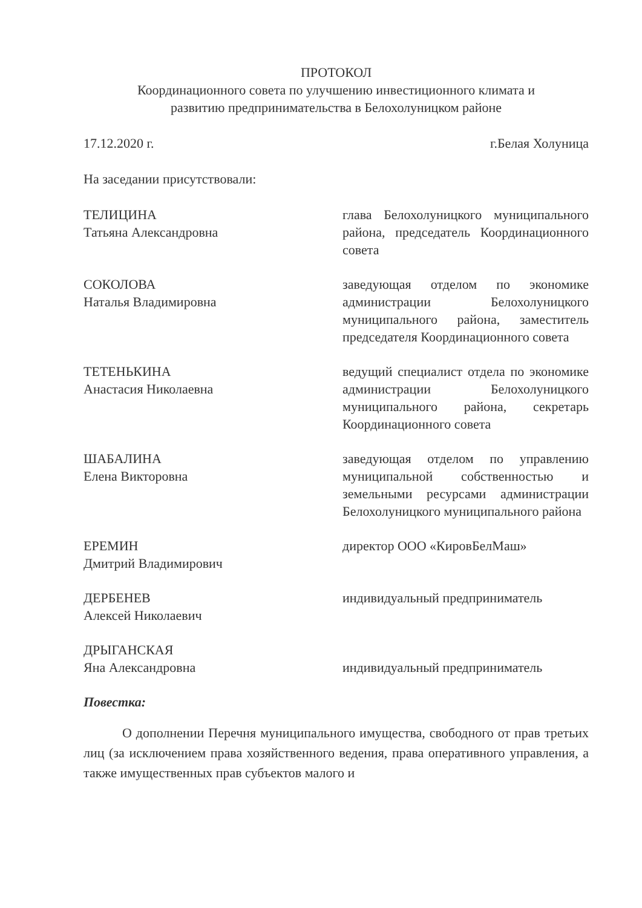ПРОТОКОЛ
Координационного совета по улучшению инвестиционного климата и
развитию предпринимательства в Белохолуницком районе
17.12.2020 г. г.Белая Холуница
На заседании присутствовали:
ТЕЛИЦИНА
Татьяна Александровна
глава Белохолуницкого муниципального района, председатель Координационного совета
СОКОЛОВА
Наталья Владимировна
заведующая отделом по экономике администрации Белохолуницкого муниципального района, заместитель председателя Координационного совета
ТЕТЕНЬКИНА
Анастасия Николаевна
ведущий специалист отдела по экономике администрации Белохолуницкого муниципального района, секретарь Координационного совета
ШАБАЛИНА
Елена Викторовна
заведующая отделом по управлению муниципальной собственностью и земельными ресурсами администрации Белохолуницкого муниципального района
ЕРЕМИН
Дмитрий Владимирович
директор ООО «КировБелМаш»
ДЕРБЕНЕВ
Алексей Николаевич
индивидуальный предприниматель
ДРЫГАНСКАЯ
Яна Александровна
индивидуальный предприниматель
Повестка:
О дополнении Перечня муниципального имущества, свободного от прав третьих лиц (за исключением права хозяйственного ведения, права оперативного управления, а также имущественных прав субъектов малого и